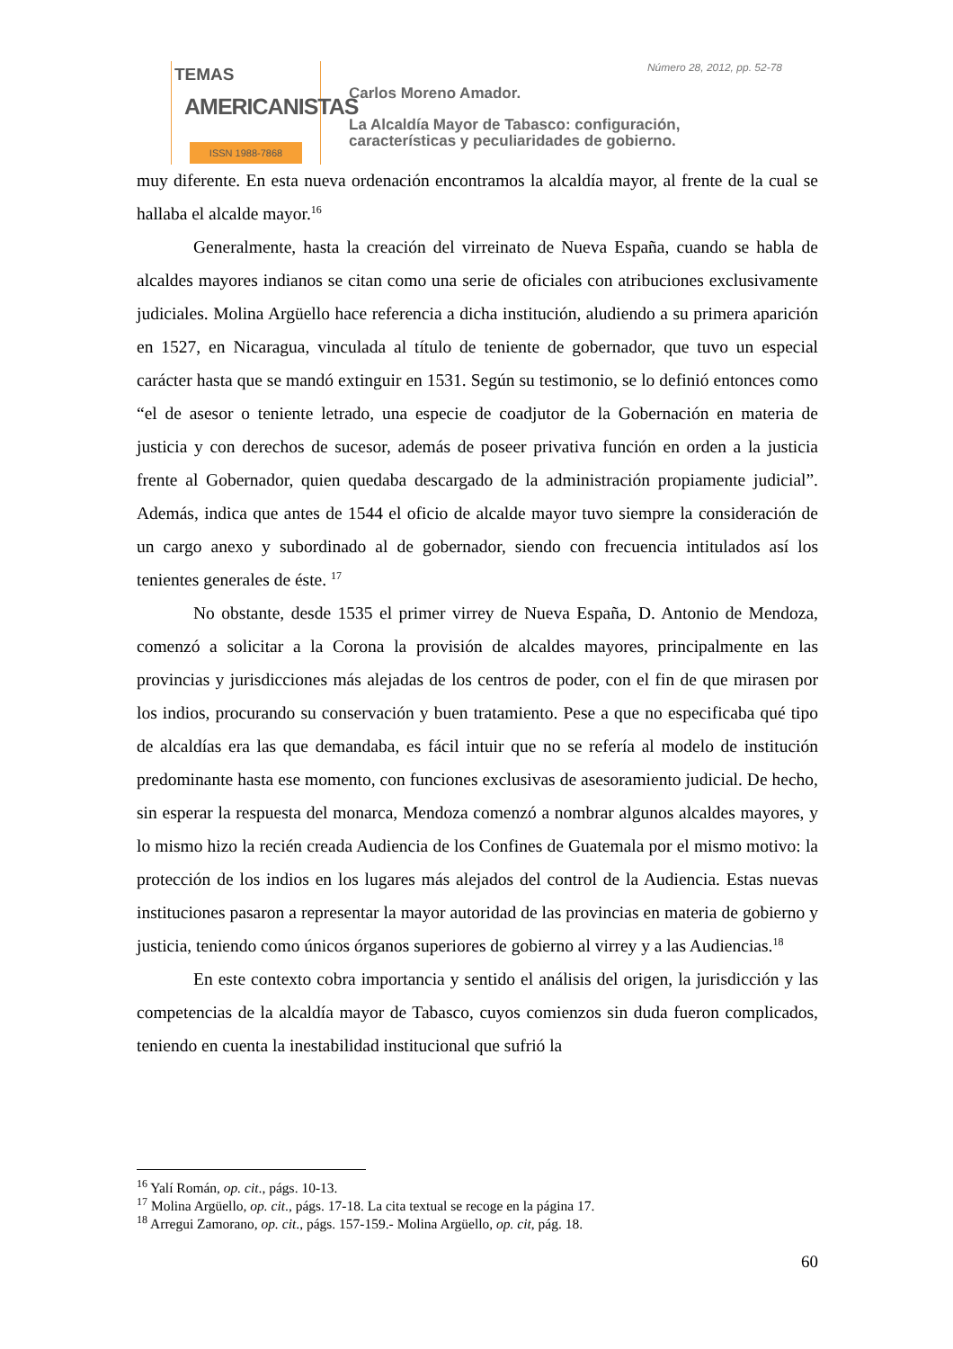TEMAS
AMERICANISTAS
ISSN 1988-7868
Número 28, 2012, pp. 52-78
Carlos Moreno Amador.
La Alcaldía Mayor de Tabasco: configuración,
características y peculiaridades de gobierno.
muy diferente. En esta nueva ordenación encontramos la alcaldía mayor, al frente de la cual se hallaba el alcalde mayor.<sup>16</sup>
Generalmente, hasta la creación del virreinato de Nueva España, cuando se habla de alcaldes mayores indianos se citan como una serie de oficiales con atribuciones exclusivamente judiciales. Molina Argüello hace referencia a dicha institución, aludiendo a su primera aparición en 1527, en Nicaragua, vinculada al título de teniente de gobernador, que tuvo un especial carácter hasta que se mandó extinguir en 1531. Según su testimonio, se lo definió entonces como “el de asesor o teniente letrado, una especie de coadjutor de la Gobernación en materia de justicia y con derechos de sucesor, además de poseer privativa función en orden a la justicia frente al Gobernador, quien quedaba descargado de la administración propiamente judicial”. Además, indica que antes de 1544 el oficio de alcalde mayor tuvo siempre la consideración de un cargo anexo y subordinado al de gobernador, siendo con frecuencia intitulados así los tenientes generales de éste. <sup>17</sup>
No obstante, desde 1535 el primer virrey de Nueva España, D. Antonio de Mendoza, comenzó a solicitar a la Corona la provisión de alcaldes mayores, principalmente en las provincias y jurisdicciones más alejadas de los centros de poder, con el fin de que mirasen por los indios, procurando su conservación y buen tratamiento. Pese a que no especificaba qué tipo de alcaldías era las que demandaba, es fácil intuir que no se refería al modelo de institución predominante hasta ese momento, con funciones exclusivas de asesoramiento judicial. De hecho, sin esperar la respuesta del monarca, Mendoza comenzó a nombrar algunos alcaldes mayores, y lo mismo hizo la recién creada Audiencia de los Confines de Guatemala por el mismo motivo: la protección de los indios en los lugares más alejados del control de la Audiencia. Estas nuevas instituciones pasaron a representar la mayor autoridad de las provincias en materia de gobierno y justicia, teniendo como únicos órganos superiores de gobierno al virrey y a las Audiencias.<sup>18</sup>
En este contexto cobra importancia y sentido el análisis del origen, la jurisdicción y las competencias de la alcaldía mayor de Tabasco, cuyos comienzos sin duda fueron complicados, teniendo en cuenta la inestabilidad institucional que sufrió la
<sup>16</sup> Yalí Román, op. cit., págs. 10-13.
<sup>17</sup> Molina Argüello, op. cit., págs. 17-18. La cita textual se recoge en la página 17.
<sup>18</sup> Arregui Zamorano, op. cit., págs. 157-159.- Molina Argüello, op. cit, pág. 18.
60